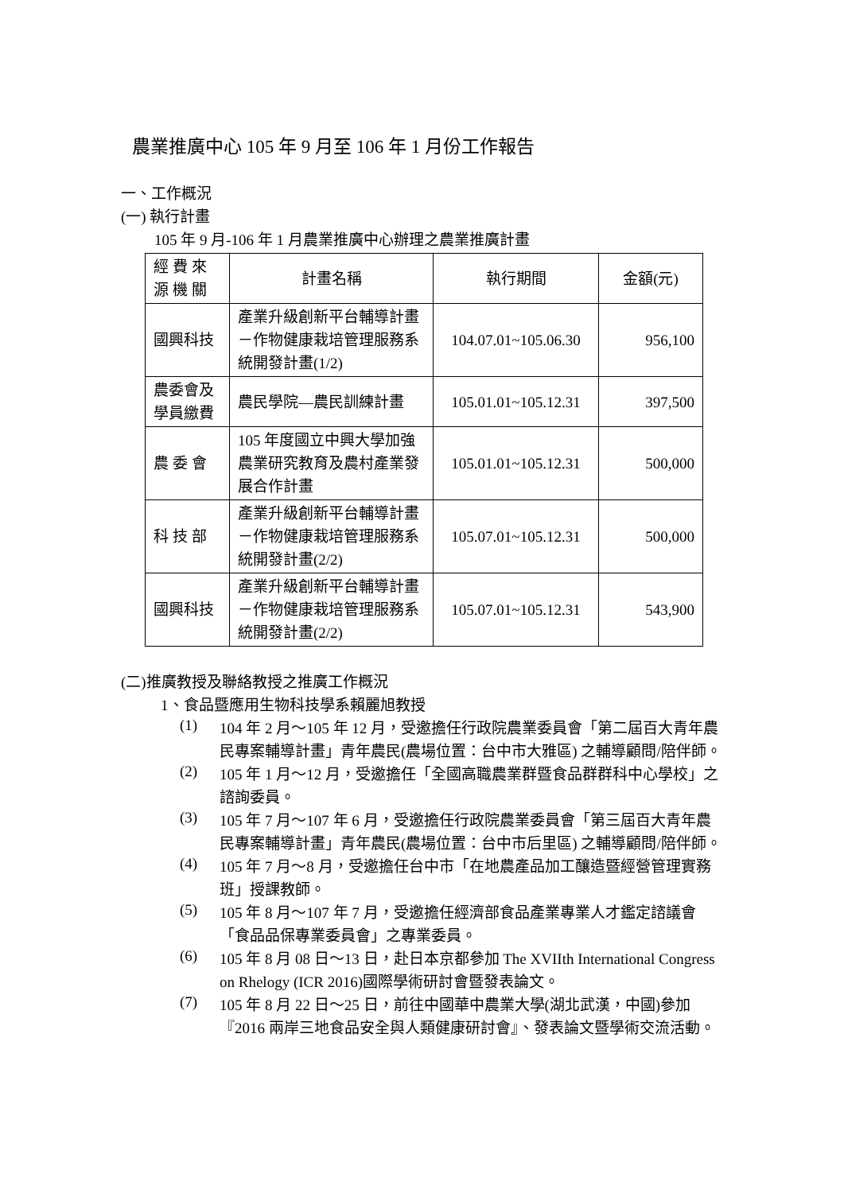農業推廣中心 105 年 9 月至 106 年 1 月份工作報告
一、工作概況
(一) 執行計畫
105 年 9 月-106 年 1 月農業推廣中心辦理之農業推廣計畫
| 經 費 來 源 機 關 | 計畫名稱 | 執行期間 | 金額(元) |
| 國興科技 | 產業升級創新平台輔導計畫－作物健康栽培管理服務系統開發計畫(1/2) | 104.07.01~105.06.30 | 956,100 |
| 農委會及 學員繳費 | 農民學院—農民訓練計畫 | 105.01.01~105.12.31 | 397,500 |
| 農 委 會 | 105 年度國立中興大學加強農業研究教育及農村產業發展合作計畫 | 105.01.01~105.12.31 | 500,000 |
| 科 技 部 | 產業升級創新平台輔導計畫－作物健康栽培管理服務系統開發計畫(2/2) | 105.07.01~105.12.31 | 500,000 |
| 國興科技 | 產業升級創新平台輔導計畫－作物健康栽培管理服務系統開發計畫(2/2) | 105.07.01~105.12.31 | 543,900 |
(二)推廣教授及聯絡教授之推廣工作概況
1、食品暨應用生物科技學系賴麗旭教授
(1)
104 年 2 月～105 年 12 月，受邀擔任行政院農業委員會「第二屆百大青年農民專案輔導計畫」青年農民(農場位置：台中市大雅區) 之輔導顧問/陪伴師。
(2)
105 年 1 月～12 月，受邀擔任「全國高職農業群暨食品群群科中心學校」之諮詢委員。
(3)
105 年 7 月～107 年 6 月，受邀擔任行政院農業委員會「第三屆百大青年農民專案輔導計畫」青年農民(農場位置：台中市后里區) 之輔導顧問/陪伴師。
(4)
105 年 7 月～8 月，受邀擔任台中市「在地農產品加工釀造暨經營管理實務班」授課教師。
(5)
105 年 8 月～107 年 7 月，受邀擔任經濟部食品產業專業人才鑑定諮議會 「食品品保專業委員會」之專業委員。
(6)
105 年 8 月 08 日～13 日，赴日本京都參加 The XVIIth International Congress on Rhelogy (ICR 2016)國際學術研討會暨發表論文。
(7)
105 年 8 月 22 日～25 日，前往中國華中農業大學(湖北武漢，中國)參加『2016 兩岸三地食品安全與人類健康研討會』、發表論文暨學術交流活動。